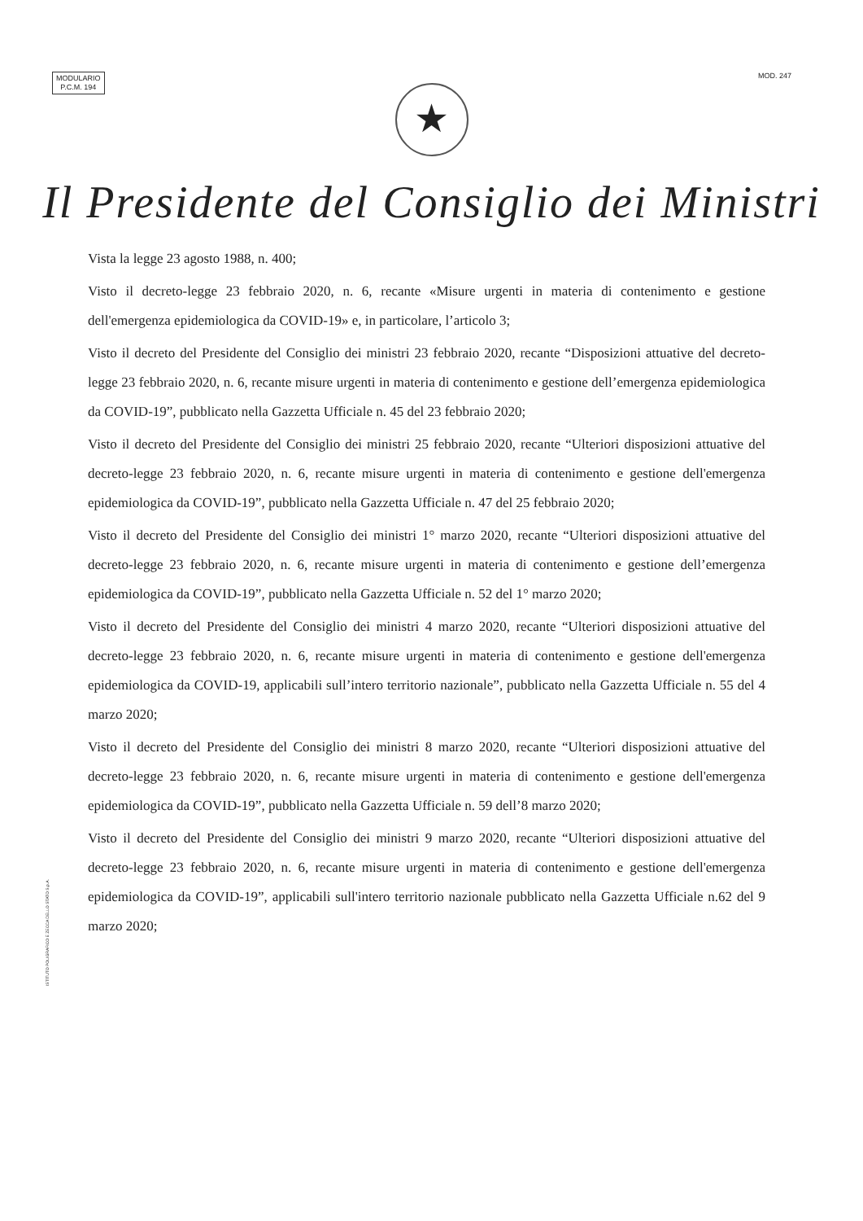MODULARIO
P.C.M. 194
MOD. 247
★
Il Presidente del Consiglio dei Ministri
Vista la legge 23 agosto 1988, n. 400;
Visto il decreto-legge 23 febbraio 2020, n. 6, recante «Misure urgenti in materia di contenimento e gestione dell'emergenza epidemiologica da COVID-19» e, in particolare, l’articolo 3;
Visto il decreto del Presidente del Consiglio dei ministri 23 febbraio 2020, recante “Disposizioni attuative del decreto-legge 23 febbraio 2020, n. 6, recante misure urgenti in materia di contenimento e gestione dell’emergenza epidemiologica da COVID-19”, pubblicato nella Gazzetta Ufficiale n. 45 del 23 febbraio 2020;
Visto il decreto del Presidente del Consiglio dei ministri 25 febbraio 2020, recante “Ulteriori disposizioni attuative del decreto-legge 23 febbraio 2020, n. 6, recante misure urgenti in materia di contenimento e gestione dell'emergenza epidemiologica da COVID-19”, pubblicato nella Gazzetta Ufficiale n. 47 del 25 febbraio 2020;
Visto il decreto del Presidente del Consiglio dei ministri 1° marzo 2020, recante “Ulteriori disposizioni attuative del decreto-legge 23 febbraio 2020, n. 6, recante misure urgenti in materia di contenimento e gestione dell’emergenza epidemiologica da COVID-19”, pubblicato nella Gazzetta Ufficiale n. 52 del 1° marzo 2020;
Visto il decreto del Presidente del Consiglio dei ministri 4 marzo 2020, recante “Ulteriori disposizioni attuative del decreto-legge 23 febbraio 2020, n. 6, recante misure urgenti in materia di contenimento e gestione dell'emergenza epidemiologica da COVID-19, applicabili sull’intero territorio nazionale”, pubblicato nella Gazzetta Ufficiale n. 55 del 4 marzo 2020;
Visto il decreto del Presidente del Consiglio dei ministri 8 marzo 2020, recante “Ulteriori disposizioni attuative del decreto-legge 23 febbraio 2020, n. 6, recante misure urgenti in materia di contenimento e gestione dell'emergenza epidemiologica da COVID-19”, pubblicato nella Gazzetta Ufficiale n. 59 dell’8 marzo 2020;
Visto il decreto del Presidente del Consiglio dei ministri 9 marzo 2020, recante “Ulteriori disposizioni attuative del decreto-legge 23 febbraio 2020, n. 6, recante misure urgenti in materia di contenimento e gestione dell'emergenza epidemiologica da COVID-19”, applicabili sull'intero territorio nazionale pubblicato nella Gazzetta Ufficiale n.62 del 9 marzo 2020;
ISTITUTO POLIGRAFICO E ZECCA DELLO STATO S.p.A.